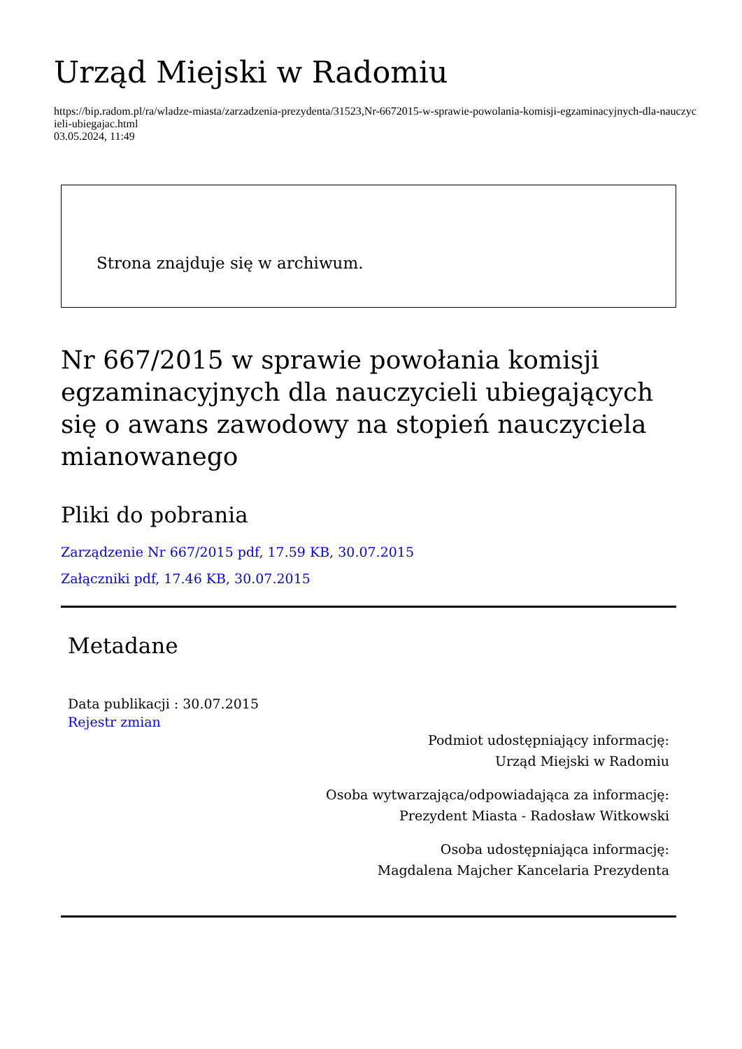Urząd Miejski w Radomiu
https://bip.radom.pl/ra/wladze-miasta/zarzadzenia-prezydenta/31523,Nr-6672015-w-sprawie-powolania-komisji-egzaminacyjnych-dla-nauczycieli-ubiegajac.html
03.05.2024, 11:49
Strona znajduje się w archiwum.
Nr 667/2015 w sprawie powołania komisji egzaminacyjnych dla nauczycieli ubiegających się o awans zawodowy na stopień nauczyciela mianowanego
Pliki do pobrania
Zarządzenie Nr 667/2015 pdf, 17.59 KB, 30.07.2015
Załączniki pdf, 17.46 KB, 30.07.2015
Metadane
Data publikacji : 30.07.2015
Rejestr zmian
Podmiot udostępniający informację:
Urząd Miejski w Radomiu
Osoba wytwarzająca/odpowiadająca za informację:
Prezydent Miasta - Radosław Witkowski
Osoba udostępniająca informację:
Magdalena Majcher Kancelaria Prezydenta